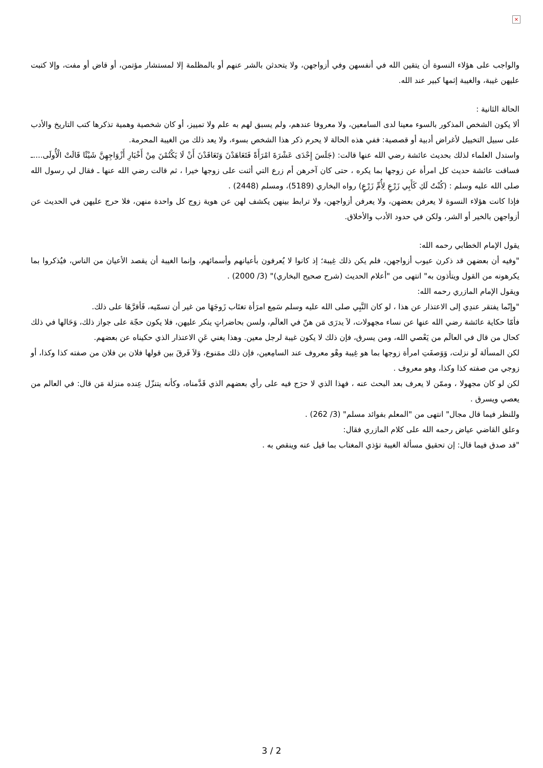×
والواجب على هؤلاء النسوة أن يتقين الله في أنفسهن وفي أزواجهن، ولا يتحدثن بالشر عنهم أو بالمظلمة إلا لمستشار مؤتمن، أو قاض أو مفت، وإلا كتبت عليهن غيبة، والغيبة إثمها كبير عند الله.
الحالة الثانية :
ألا يكون الشخص المذكور بالسوء معينا لدى السامعين، ولا معروفا عندهم، ولم يسبق لهم به علم ولا تمييز، أو كان شخصية وهمية تذكرها كتب التاريخ والأدب على سبيل التخييل لأغراض أدبية أو قصصية: ففي هذه الحالة لا يحرم ذكر هذا الشخص بسوء، ولا يعد ذلك من الغيبة المحرمة.
واستدل العلماء لذلك بحديث عائشة رضي الله عنها قالت: (جَلَسَ إِحْدَى عَشْرَةَ امْرَأَةً فَتَعَاهَدْنَ وَتَعَاقَدْنَ أَنْ لَا يَكْتُمْنَ مِنْ أَخْبَارِ أَزْوَاجِهِنَّ شَيْئًا قَالَتْ الْأُولَى....ـ فساقت عائشة حديث كل امرأة عن زوجها بما يكره ، حتى كان آخرهن أم زرع التي أثنت على زوجها خيرا ، ثم قالت رضي الله عنها ـ فقال لي رسول الله صلى الله عليه وسلم : (كُنْتُ لَكِ كَأَبِي زَرْعٍ لِأُمِّ زَرْعٍ) رواه البخاري (5189)، ومسلم (2448) .
فإذا كانت هؤلاء النسوة لا يعرفن بعضهن، ولا يعرفن أزواجهن، ولا ترابط بينهن يكشف لهن عن هوية زوج كل واحدة منهن، فلا حرج عليهن في الحديث عن أزواجهن بالخير أو الشر، ولكن في حدود الأدب والأخلاق.
يقول الإمام الخطابي رحمه الله:
"وفيه أن بعضهن قد ذكرن عيوب أزواجهن، فلم يكن ذلك غِيبة؛ إذ كانوا لا يُعرفون بأعيانهم وأسمائهم، وإنما الغيبة أن يقصد الأعيان من الناس، فيُذكروا بما يكرهونه من القول ويتأذون به" انتهى من "أعلام الحديث (شرح صحيح البخاري)" (3/ 2000) .
ويقول الإمام المازري رحمه الله:
"وإنّما يفتقر عندِي إلى الاعتذار عن هذا ، لو كان النَّبِي صلى الله عليه وسلم سَمِع امرَأة تغتَاب زَوجَهَا من غير أن تسمّيه، فَأقرَّهَا على ذلك.
فأمّا حكاية عائشة رضي الله عنها عن نساء مجهولات، لاَ يدرَى مَن هنّ في العالَم، ولسن بحاضراتٍ ينكر عليهن، فلا يكون حجّة على جواز ذلك، وَحَالها في ذلك كحال من قال في العالَم من يَعْصي الله، ومن يسرق، فإن ذلك لا يكون غيبة لرجل معين. وهذا يغني عَنِ الاعتذار الذي حكيناه عن بعضهم.
لكن المسألة لَو نزلت، وَوَصفَتِ امرأة زوجها بما هو غِيبة وهْو معروف عند السامِعين، فإن ذلك ممَنوع، وَلاَ فَرقَ بين قولها فلان بن فلان من صفته كذا وكذا، أو زوجي من صفته كذا وكذا، وهو معروف .
لكن لو كان مجهولا ، وممّن لا يعرف بعد البحث عنه ، فهذا الذي لا حرَج فيه على رأي بعضهم الذي قَدَّمناه، وكأنه يتنزّل عِنده منزلة مَن قال: في العالم من يعصي ويسرق .
وللنظر فيما قال مجال" انتهى من "المعلم بفوائد مسلم" (3/ 262) .
وعلق القاضي عياض رحمه الله على كلام المازري فقال:
"قد صدق فيما قال: إن تحقيق مسألة الغيبة تؤذي المغتاب بما قيل عنه وينقص به .
3 / 2